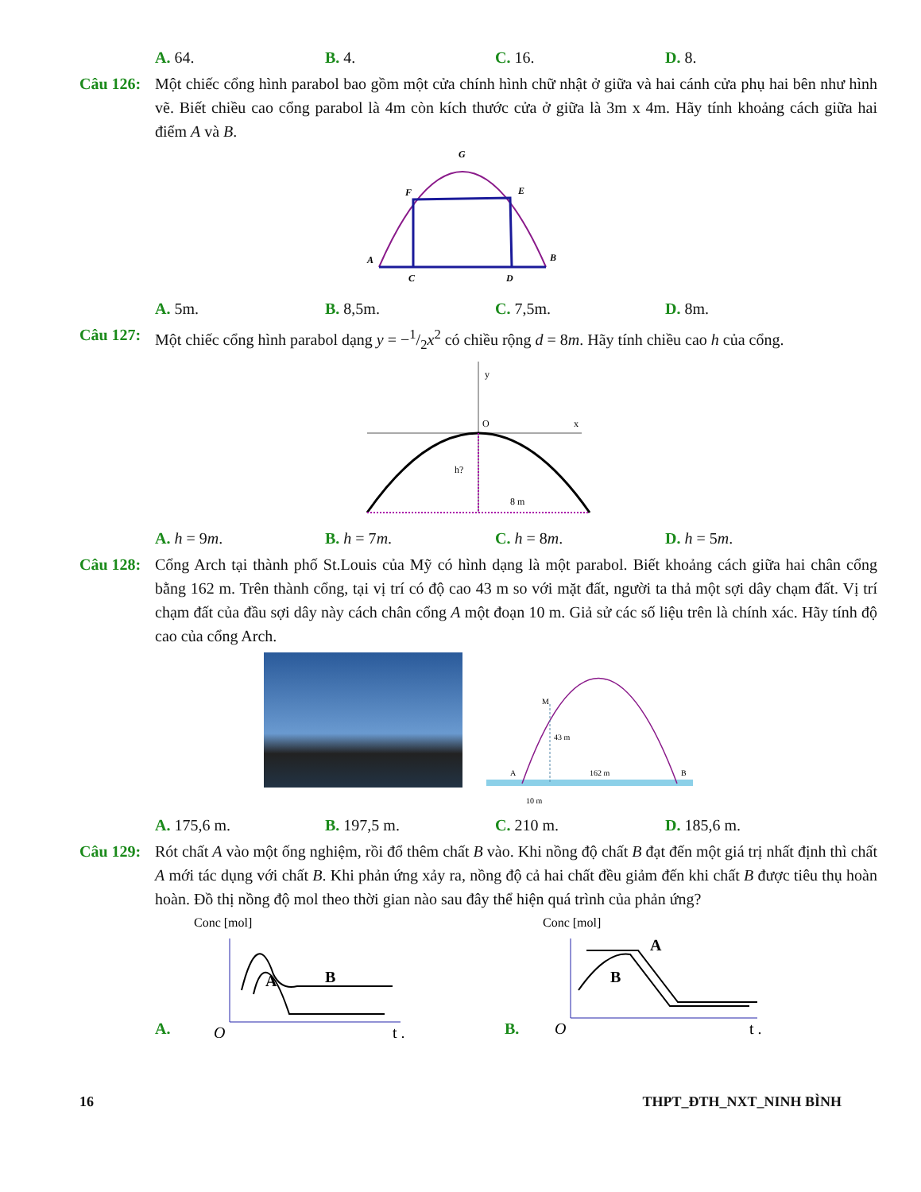A. 64. B. 4. C. 16. D. 8.
Câu 126:
Một chiếc cổng hình parabol bao gồm một cửa chính hình chữ nhật ở giữa và hai cánh cửa phụ hai bên như hình vẽ. Biết chiều cao cổng parabol là 4m còn kích thước cửa ở giữa là 3m x 4m. Hãy tính khoảng cách giữa hai điểm A và B.
G
F
E
A
B
C
D
A. 5m. B. 8,5m. C. 7,5m. D. 8m.
Câu 127:
Một chiếc cổng hình parabol dạng y = −1/2x<sup>2</sup> có chiều rộng d = 8m. Hãy tính chiều cao h của cổng.
y
O
x
h?
8 m
A. h = 9m. B. h = 7m. C. h = 8m. D. h = 5m.
Câu 128:
Cổng Arch tại thành phố St.Louis của Mỹ có hình dạng là một parabol. Biết khoảng cách giữa hai chân cổng bằng 162 m. Trên thành cổng, tại vị trí có độ cao 43 m so với mặt đất, người ta thả một sợi dây chạm đất. Vị trí chạm đất của đầu sợi dây này cách chân cổng A một đoạn 10 m. Giả sử các số liệu trên là chính xác. Hãy tính độ cao của cổng Arch.
M
43 m
162 m
A
B
10 m
A. 175,6 m. B. 197,5 m. C. 210 m. D. 185,6 m.
Câu 129:
Rót chất A vào một ống nghiệm, rồi đổ thêm chất B vào. Khi nồng độ chất B đạt đến một giá trị nhất định thì chất A mới tác dụng với chất B. Khi phản ứng xảy ra, nồng độ cả hai chất đều giảm đến khi chất B được tiêu thụ hoàn hoàn. Đồ thị nồng độ mol theo thời gian nào sau đây thể hiện quá trình của phản ứng?
A.
Conc [mol]
A
B
O
t .
B.
Conc [mol]
A
B
O
t .
16 THPT_ĐTH_NXT_NINH BÌNH